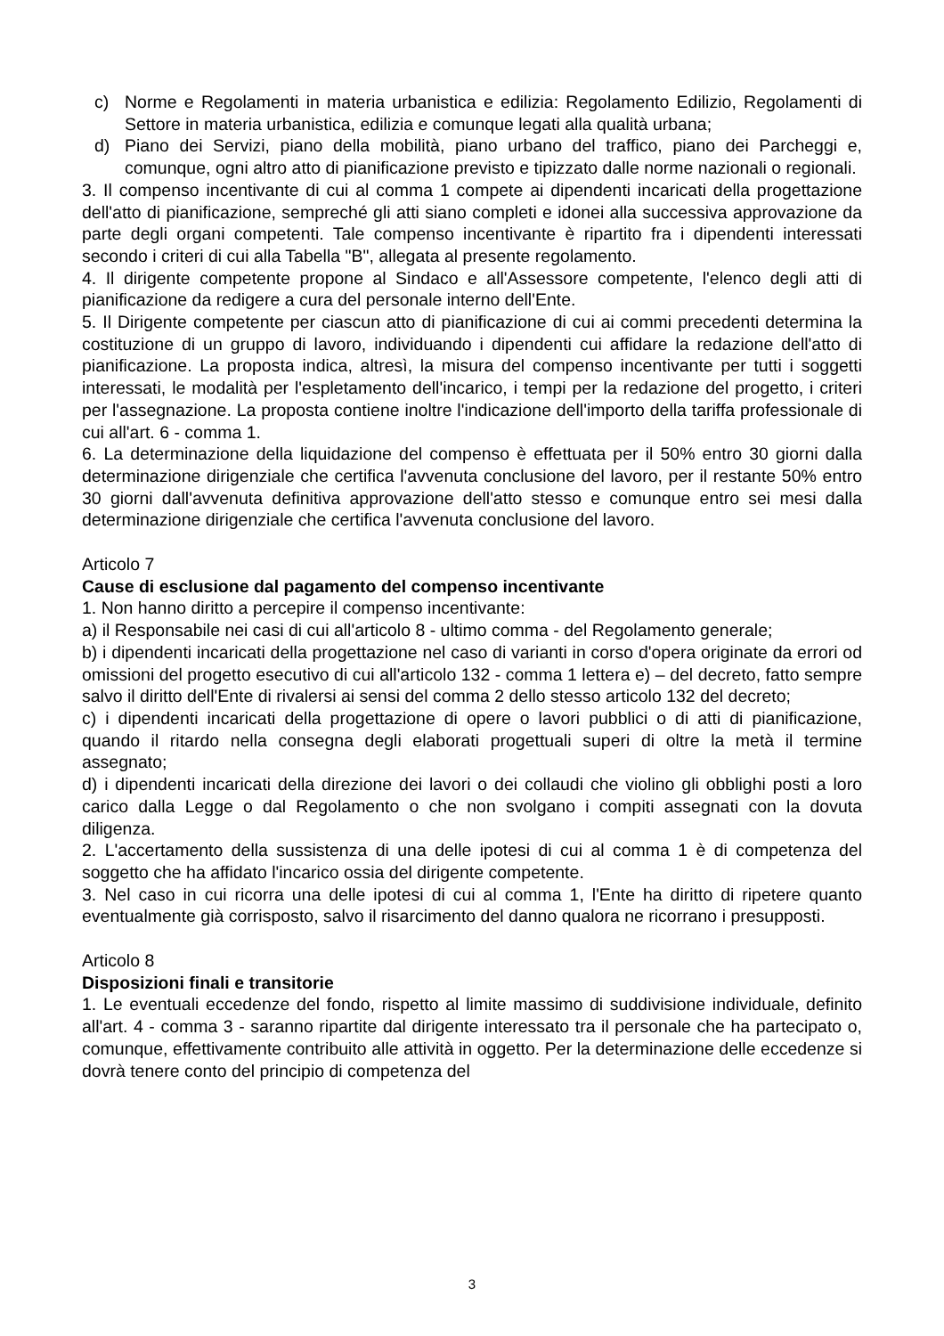c) Norme e Regolamenti in materia urbanistica e edilizia: Regolamento Edilizio, Regolamenti di Settore in materia urbanistica, edilizia e comunque legati alla qualità urbana;
d) Piano dei Servizi, piano della mobilità, piano urbano del traffico, piano dei Parcheggi e, comunque, ogni altro atto di pianificazione previsto e tipizzato dalle norme nazionali o regionali.
3. Il compenso incentivante di cui al comma 1 compete ai dipendenti incaricati della progettazione dell'atto di pianificazione, sempreché gli atti siano completi e idonei alla successiva approvazione da parte degli organi competenti. Tale compenso incentivante è ripartito fra i dipendenti interessati secondo i criteri di cui alla Tabella "B", allegata al presente regolamento.
4. Il dirigente competente propone al Sindaco e all'Assessore competente, l'elenco degli atti di pianificazione da redigere a cura del personale interno dell'Ente.
5. Il Dirigente competente per ciascun atto di pianificazione di cui ai commi precedenti determina la costituzione di un gruppo di lavoro, individuando i dipendenti cui affidare la redazione dell'atto di pianificazione. La proposta indica, altresì, la misura del compenso incentivante per tutti i soggetti interessati, le modalità per l'espletamento dell'incarico, i tempi per la redazione del progetto, i criteri per l'assegnazione. La proposta contiene inoltre l'indicazione dell'importo della tariffa professionale di cui all'art. 6 - comma 1.
6. La determinazione della liquidazione del compenso è effettuata per il 50% entro 30 giorni dalla determinazione dirigenziale che certifica l'avvenuta conclusione del lavoro, per il restante 50% entro 30 giorni dall'avvenuta definitiva approvazione dell'atto stesso e comunque entro sei mesi dalla determinazione dirigenziale che certifica l'avvenuta conclusione del lavoro.
Articolo 7
Cause di esclusione dal pagamento del compenso incentivante
1. Non hanno diritto a percepire il compenso incentivante:
a) il Responsabile nei casi di cui all'articolo 8 - ultimo comma - del Regolamento generale;
b) i dipendenti incaricati della progettazione nel caso di varianti in corso d'opera originate da errori od omissioni del progetto esecutivo di cui all'articolo 132 - comma 1 lettera e) – del decreto, fatto sempre salvo il diritto dell'Ente di rivalersi ai sensi del comma 2 dello stesso articolo 132 del decreto;
c) i dipendenti incaricati della progettazione di opere o lavori pubblici o di atti di pianificazione, quando il ritardo nella consegna degli elaborati progettuali superi di oltre la metà il termine assegnato;
d) i dipendenti incaricati della direzione dei lavori o dei collaudi che violino gli obblighi posti a loro carico dalla Legge o dal Regolamento o che non svolgano i compiti assegnati con la dovuta diligenza.
2. L'accertamento della sussistenza di una delle ipotesi di cui al comma 1 è di competenza del soggetto che ha affidato l'incarico ossia del dirigente competente.
3. Nel caso in cui ricorra una delle ipotesi di cui al comma 1, l'Ente ha diritto di ripetere quanto eventualmente già corrisposto, salvo il risarcimento del danno qualora ne ricorrano i presupposti.
Articolo 8
Disposizioni finali e transitorie
1. Le eventuali eccedenze del fondo, rispetto al limite massimo di suddivisione individuale, definito all'art. 4 - comma 3 - saranno ripartite dal dirigente interessato tra il personale che ha partecipato o, comunque, effettivamente contribuito alle attività in oggetto. Per la determinazione delle eccedenze si dovrà tenere conto del principio di competenza del
3